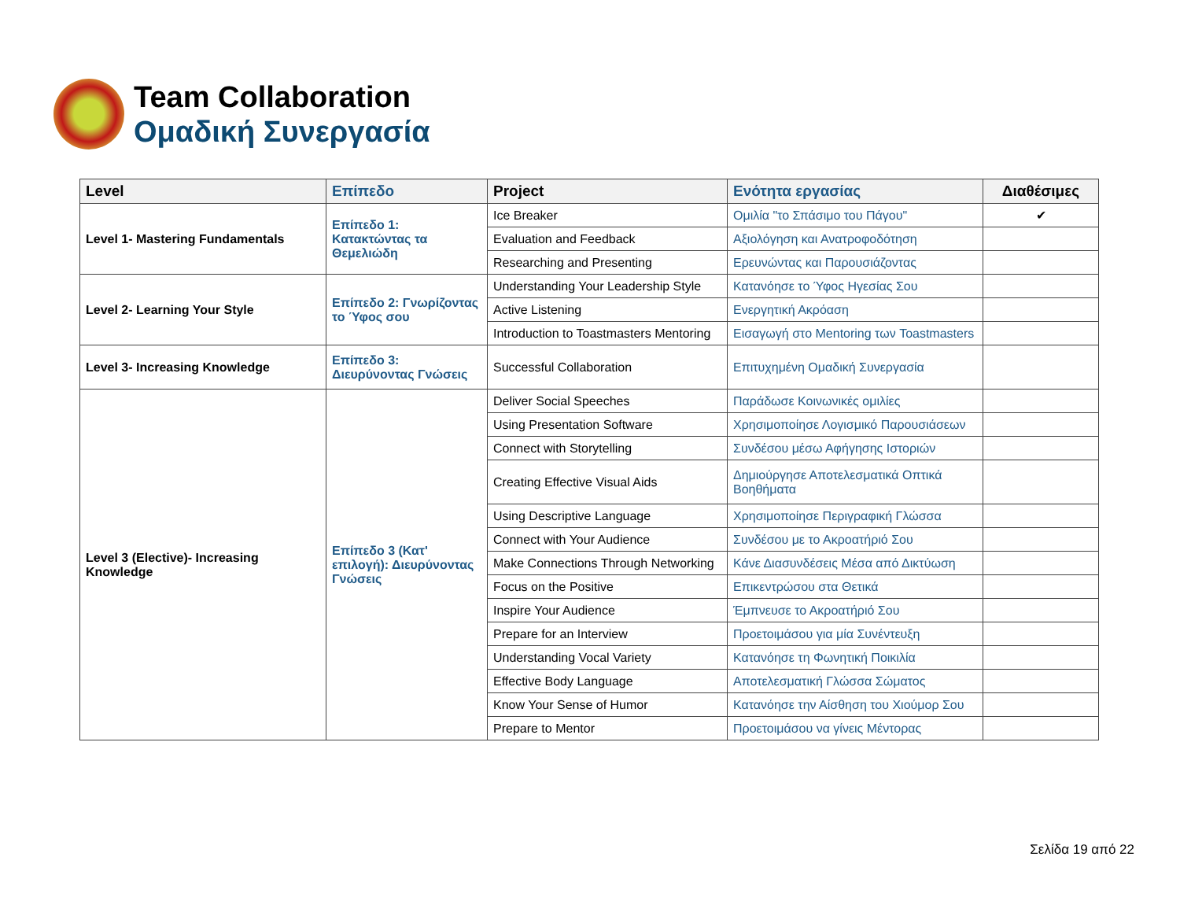Team Collaboration
Ομαδική Συνεργασία
| Level | Επίπεδο | Project | Ενότητα εργασίας | Διαθέσιμες |
| --- | --- | --- | --- | --- |
| Level 1- Mastering Fundamentals | Επίπεδο 1: Κατακτώντας τα Θεμελιώδη | Ice Breaker | Ομιλία "το Σπάσιμο του Πάγου" | ✔ |
| | | Evaluation and Feedback | Αξιολόγηση και Ανατροφοδότηση | |
| | | Researching and Presenting | Ερευνώντας και Παρουσιάζοντας | |
| Level 2- Learning Your Style | Επίπεδο 2: Γνωρίζοντας το Ύφος σου | Understanding Your Leadership Style | Κατανόησε το Ύφος Ηγεσίας Σου | |
| | | Active Listening | Ενεργητική Ακρόαση | |
| | | Introduction to Toastmasters Mentoring | Εισαγωγή στο Mentoring των Toastmasters | |
| Level 3- Increasing Knowledge | Επίπεδο 3: Διευρύνοντας Γνώσεις | Successful Collaboration | Επιτυχημένη Ομαδική Συνεργασία | |
| Level 3 (Elective)- Increasing Knowledge | Επίπεδο 3 (Κατ' επιλογή): Διευρύνοντας Γνώσεις | Deliver Social Speeches | Παράδωσε Κοινωνικές ομιλίες | |
| | | Using Presentation Software | Χρησιμοποίησε Λογισμικό Παρουσιάσεων | |
| | | Connect with Storytelling | Συνδέσου μέσω Αφήγησης Ιστοριών | |
| | | Creating Effective Visual Aids | Δημιούργησε Αποτελεσματικά Οπτικά Βοηθήματα | |
| | | Using Descriptive Language | Χρησιμοποίησε Περιγραφική Γλώσσα | |
| | | Connect with Your Audience | Συνδέσου με το Ακροατήριό Σου | |
| | | Make Connections Through Networking | Κάνε Διασυνδέσεις Μέσα από Δικτύωση | |
| | | Focus on the Positive | Επικεντρώσου στα Θετικά | |
| | | Inspire Your Audience | Έμπνευσε το Ακροατήριό Σου | |
| | | Prepare for an Interview | Προετοιμάσου για μία Συνέντευξη | |
| | | Understanding Vocal Variety | Κατανόησε τη Φωνητική Ποικιλία | |
| | | Effective Body Language | Αποτελεσματική Γλώσσα Σώματος | |
| | | Know Your Sense of Humor | Κατανόησε την Αίσθηση του Χιούμορ Σου | |
| | | Prepare to Mentor | Προετοιμάσου να γίνεις Μέντορας | |
Σελίδα 19 από 22